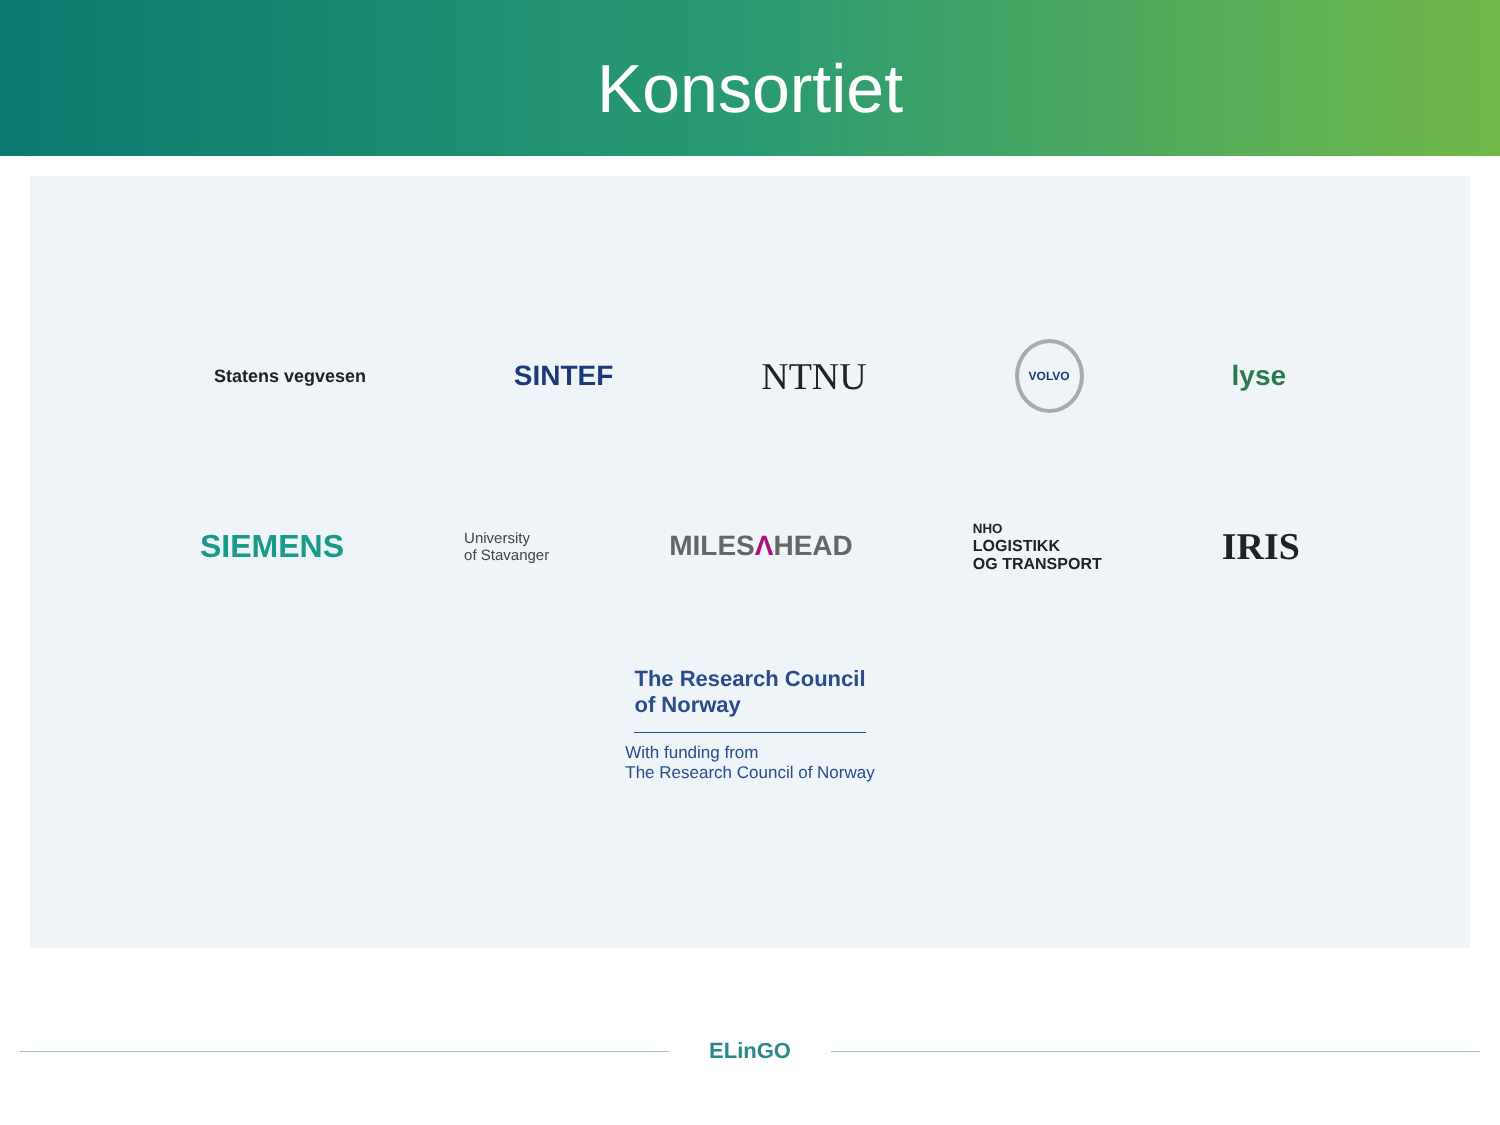Konsortiet
Statens vegvesen
SINTEF
NTNU
VOLVO
lyse
SIEMENS
University
of Stavanger
MILESΛHEAD
NHO
LOGISTIKK
OG TRANSPORT
IRIS
The Research Council
of Norway
With funding from
The Research Council of Norway
ELinGO